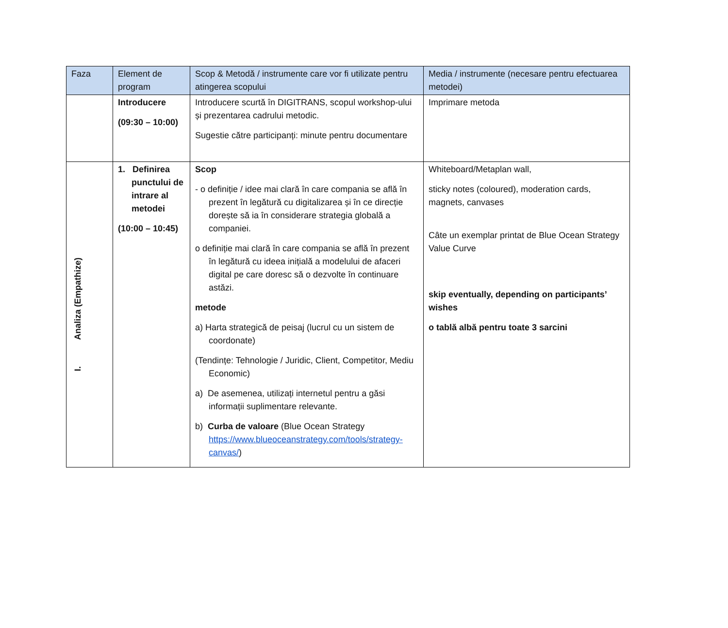| Faza | Element de program | Scop & Metodă / instrumente care vor fi utilizate pentru atingerea scopului | Media / instrumente (necesare pentru efectuarea metodei) |
| --- | --- | --- | --- |
| | Introducere (09:30 – 10:00) | Introducere scurtă în DIGITRANS, scopul workshop-ului și prezentarea cadrului metodic. Sugestie către participanți: minute pentru documentare | Imprimare metoda |
| I. Analiza (Empathize) | 1. Definirea punctului de intrare al metodei (10:00 – 10:45) | Scop - o definiție / idee mai clară în care compania se află în prezent în legătură cu digitalizarea și în ce direcție dorește să ia în considerare strategia globală a companiei. o definiție mai clară în care compania se află în prezent în legătură cu ideea inițială a modelului de afaceri digital pe care doresc să o dezvolte în continuare astăzi. metode a) Harta strategică de peisaj (lucrul cu un sistem de coordonate) (Tendințe: Tehnologie / Juridic, Client, Competitor, Mediu Economic) a) De asemenea, utilizați internetul pentru a găsi informații suplimentare relevante. b) Curba de valoare (Blue Ocean Strategy https://www.blueoceanstrategy.com/tools/strategy-canvas/ ) | Whiteboard/Metaplan wall, sticky notes (coloured), moderation cards, magnets, canvases Câte un exemplar printat de Blue Ocean Strategy Value Curve skip eventually, depending on participants’ wishes o tablă albă pentru toate 3 sarcini |